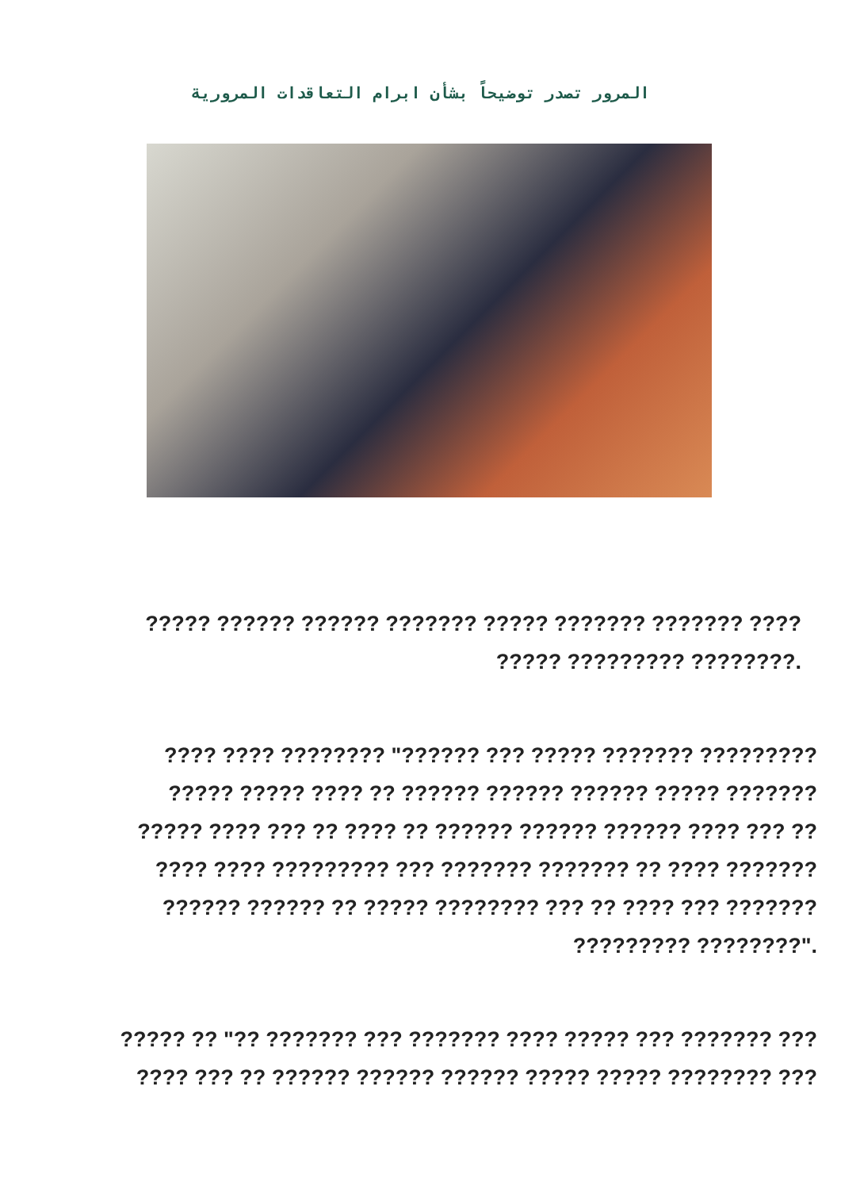المرور تصدر توضيحاً بشأن ابرام التعاقدات المرورية
????? ?????? ?????? ??????? ????? ??????? ??????? ????
????? ????????? ????????.
???? ???? ???????? "?????? ??? ????? ??????? ?????????
????? ????? ???? ?? ?????? ?????? ?????? ????? ???????
????? ???? ??? ?? ???? ?? ?????? ?????? ?????? ???? ??? ??
???? ???? ????????? ??? ??????? ??????? ?? ???? ???????
?????? ?????? ?? ????? ???????? ??? ?? ???? ??? ???????
????????? ????????".
????? ?? "?? ??????? ??? ??????? ???? ????? ??? ??????? ???
???? ??? ?? ?????? ?????? ?????? ????? ????? ???????? ???